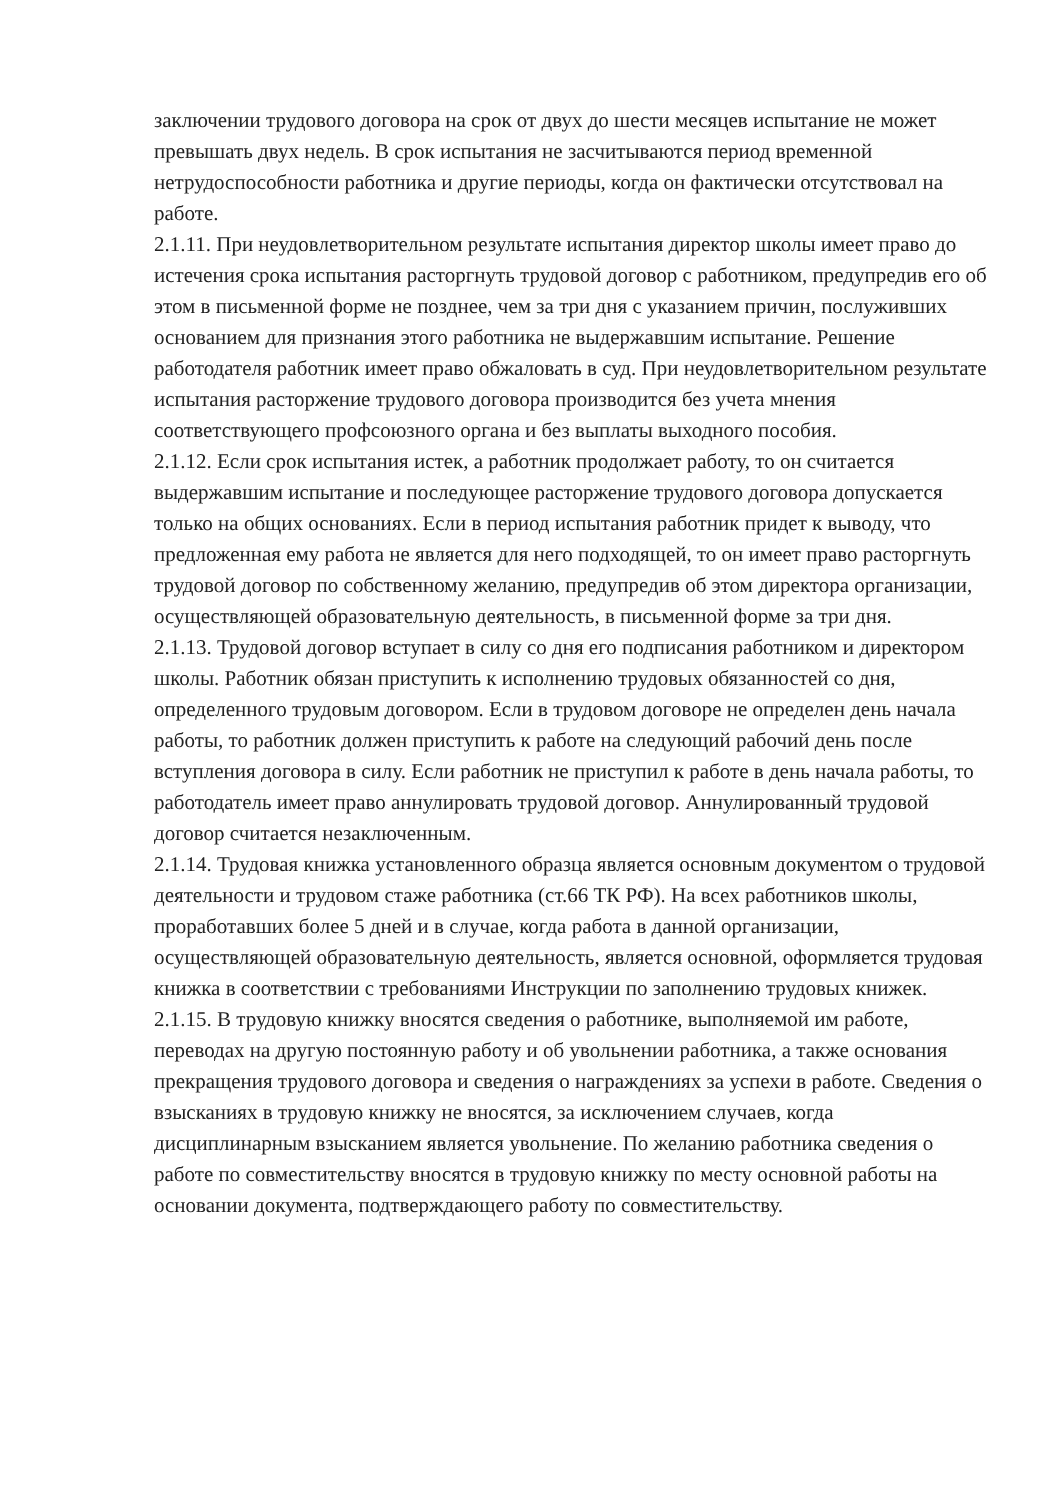заключении трудового договора на срок от двух до шести месяцев испытание не может превышать двух недель. В срок испытания не засчитываются период временной нетрудоспособности работника и другие периоды, когда он фактически отсутствовал на работе.
2.1.11. При неудовлетворительном результате испытания директор школы имеет право до истечения срока испытания расторгнуть трудовой договор с работником, предупредив его об этом в письменной форме не позднее, чем за три дня с указанием причин, послуживших основанием для признания этого работника не выдержавшим испытание. Решение работодателя работник имеет право обжаловать в суд. При неудовлетворительном результате испытания расторжение трудового договора производится без учета мнения соответствующего профсоюзного органа и без выплаты выходного пособия.
2.1.12. Если срок испытания истек, а работник продолжает работу, то он считается выдержавшим испытание и последующее расторжение трудового договора допускается только на общих основаниях. Если в период испытания работник придет к выводу, что предложенная ему работа не является для него подходящей, то он имеет право расторгнуть трудовой договор по собственному желанию, предупредив об этом директора организации, осуществляющей образовательную деятельность, в письменной форме за три дня.
2.1.13. Трудовой договор вступает в силу со дня его подписания работником и директором школы. Работник обязан приступить к исполнению трудовых обязанностей со дня, определенного трудовым договором. Если в трудовом договоре не определен день начала работы, то работник должен приступить к работе на следующий рабочий день после вступления договора в силу. Если работник не приступил к работе в день начала работы, то работодатель имеет право аннулировать трудовой договор. Аннулированный трудовой договор считается незаключенным.
2.1.14. Трудовая книжка установленного образца является основным документом о трудовой деятельности и трудовом стаже работника (ст.66 ТК РФ). На всех работников школы, проработавших более 5 дней и в случае, когда работа в данной организации, осуществляющей образовательную деятельность, является основной, оформляется трудовая книжка в соответствии с требованиями Инструкции по заполнению трудовых книжек.
2.1.15. В трудовую книжку вносятся сведения о работнике, выполняемой им работе, переводах на другую постоянную работу и об увольнении работника, а также основания прекращения трудового договора и сведения о награждениях за успехи в работе. Сведения о взысканиях в трудовую книжку не вносятся, за исключением случаев, когда дисциплинарным взысканием является увольнение. По желанию работника сведения о работе по совместительству вносятся в трудовую книжку по месту основной работы на основании документа, подтверждающего работу по совместительству.